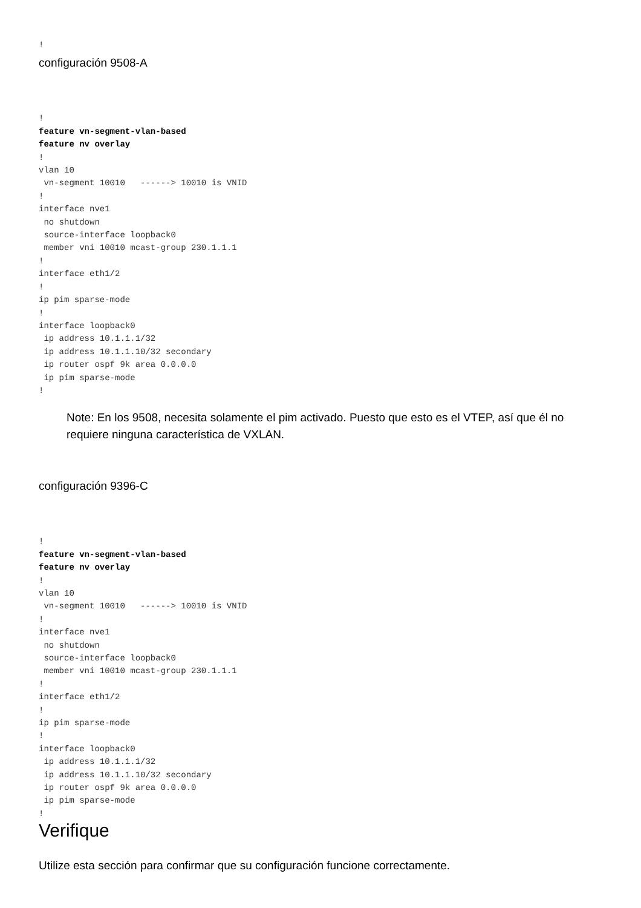!
configuración 9508-A
!
feature vn-segment-vlan-based
feature nv overlay
!
vlan 10
 vn-segment 10010   ------> 10010 is VNID
!
interface nve1
 no shutdown
 source-interface loopback0
 member vni 10010 mcast-group 230.1.1.1
!
interface eth1/2
!
ip pim sparse-mode
!
interface loopback0
 ip address 10.1.1.1/32
 ip address 10.1.1.10/32 secondary
 ip router ospf 9k area 0.0.0.0
 ip pim sparse-mode
!
Note: En los 9508, necesita solamente el pim activado. Puesto que esto es el VTEP, así que él no requiere ninguna característica de VXLAN.
configuración 9396-C
!
feature vn-segment-vlan-based
feature nv overlay
!
vlan 10
 vn-segment 10010   ------> 10010 is VNID
!
interface nve1
 no shutdown
 source-interface loopback0
 member vni 10010 mcast-group 230.1.1.1
!
interface eth1/2
!
ip pim sparse-mode
!
interface loopback0
 ip address 10.1.1.1/32
 ip address 10.1.1.10/32 secondary
 ip router ospf 9k area 0.0.0.0
 ip pim sparse-mode
!
Verifique
Utilize esta sección para confirmar que su configuración funcione correctamente.